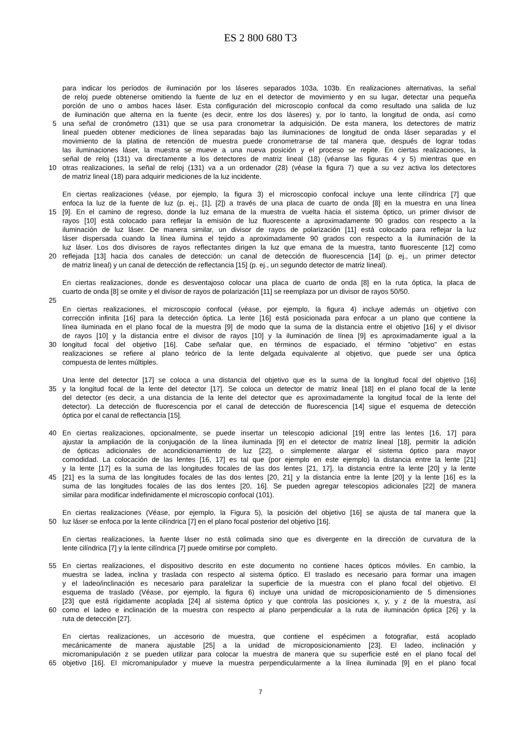ES 2 800 680 T3
para indicar los períodos de iluminación por los láseres separados 103a, 103b. En realizaciones alternativas, la señal
de reloj puede obtenerse omitiendo la fuente de luz en el detector de movimiento y en su lugar, detectar una pequeña
porción de uno o ambos haces láser. Esta configuración del microscopio confocal da como resultado una salida de luz
de iluminación que alterna en la fuente (es decir, entre los dos láseres) y, por lo tanto, la longitud de onda, así como
5 una señal de cronómetro (131) que se usa para cronometrar la adquisición. De esta manera, los detectores de matriz
lineal pueden obtener mediciones de línea separadas bajo las iluminaciones de longitud de onda láser separadas y el
movimiento de la platina de retención de muestra puede cronometrarse de tal manera que, después de lograr todas
las iluminaciones láser, la muestra se mueve a una nueva posición y el proceso se repite. En ciertas realizaciones, la
señal de reloj (131) va directamente a los detectores de matriz lineal (18) (véanse las figuras 4 y 5) mientras que en
10 otras realizaciones, la señal de reloj (131) va a un ordenador (28) (véase la figura 7) que a su vez activa los detectores
de matriz lineal (18) para adquirir mediciones de la luz incidente.
En ciertas realizaciones (véase, por ejemplo, la figura 3) el microscopio confocal incluye una lente cilíndrica [7] que
enfoca la luz de la fuente de luz (p. ej., [1], [2]) a través de una placa de cuarto de onda [8] en la muestra en una línea
15 [9]. En el camino de regreso, donde la luz emana de la muestra de vuelta hacia el sistema óptico, un primer divisor de
rayos [10] está colocado para reflejar la emisión de luz fluorescente a aproximadamente 90 grados con respecto a la
iluminación de luz láser. De manera similar, un divisor de rayos de polarización [11] está colocado para reflejar la luz
láser dispersada cuando la línea ilumina el tejido a aproximadamente 90 grados con respecto a la iluminación de la
luz láser. Los dos divisores de rayos reflectantes dirigen la luz que emana de la muestra, tanto fluorescente [12] como
20 reflejada [13] hacia dos canales de detección: un canal de detección de fluorescencia [14] (p. ej., un primer detector
de matriz lineal) y un canal de detección de reflectancia [15] (p. ej., un segundo detector de matriz lineal).
En ciertas realizaciones, donde es desventajoso colocar una placa de cuarto de onda [8] en la ruta óptica, la placa de
cuarto de onda [8] se omite y el divisor de rayos de polarización [11] se reemplaza por un divisor de rayos 50/50.
25
En ciertas realizaciones, el microscopio confocal (véase, por ejemplo, la figura 4) incluye además un objetivo con
corrección infinita [16] para la detección óptica. La lente [16] está posicionada para enfocar a un plano que contiene la
línea iluminada en el plano focal de la muestra [9] de modo que la suma de la distancia entre el objetivo [16] y el divisor
de rayos [10] y la distancia entre el divisor de rayos [10] y la iluminación de línea [9] es aproximadamente igual a la
30 longitud focal del objetivo [16]. Cabe señalar que, en términos de espaciado, el término "objetivo" en estas
realizaciones se refiere al plano teórico de la lente delgada equivalente al objetivo, que puede ser una óptica
compuesta de lentes múltiples.
Una lente del detector [17] se coloca a una distancia del objetivo que es la suma de la longitud focal del objetivo [16]
35 y la longitud focal de la lente del detector [17]. Se coloca un detector de matriz lineal [18] en el plano focal de la lente
del detector (es decir, a una distancia de la lente del detector que es aproximadamente la longitud focal de la lente del
detector). La detección de fluorescencia por el canal de detección de fluorescencia [14] sigue el esquema de detección
óptica por el canal de reflectancia [15].
40 En ciertas realizaciones, opcionalmente, se puede insertar un telescopio adicional [19] entre las lentes [16, 17] para
ajustar la ampliación de la conjugación de la línea iluminada [9] en el detector de matriz lineal [18], permitir la adición
de ópticas adicionales de acondicionamiento de luz [22], o simplemente alargar el sistema óptico para mayor
comodidad. La colocación de las lentes [16, 17] es tal que (por ejemplo en este ejemplo) la distancia entre la lente [21]
y la lente [17] es la suma de las longitudes focales de las dos lentes [21, 17], la distancia entre la lente [20] y la lente
45 [21] es la suma de las longitudes focales de las dos lentes [20, 21] y la distancia entre la lente [20] y la lente [16] es la
suma de las longitudes focales de las dos lentes [20, 16]. Se pueden agregar telescopios adicionales [22] de manera
similar para modificar indefinidamente el microscopio confocal (101).
En ciertas realizaciones (Véase, por ejemplo, la Figura 5), la posición del objetivo [16] se ajusta de tal manera que la
50 luz láser se enfoca por la lente cilíndrica [7] en el plano focal posterior del objetivo [16].
En ciertas realizaciones, la fuente láser no está colimada sino que es divergente en la dirección de curvatura de la
lente cilíndrica [7] y la lente cilíndrica [7] puede omitirse por completo.
55 En ciertas realizaciones, el dispositivo descrito en este documento no contiene haces ópticos móviles. En cambio, la
muestra se ladea, inclina y traslada con respecto al sistema óptico. El traslado es necesario para formar una imagen
y el ladeo/inclinación es necesario para paralelizar la superficie de la muestra con el plano focal del objetivo. El
esquema de traslado (Véase, por ejemplo, la figura 6) incluye una unidad de microposicionamiento de 5 dimensiones
[23] que está rígidamente acoplada [24] al sistema óptico y que controla las posiciones x, y, y z de la muestra, así
60 como el ladeo e inclinación de la muestra con respecto al plano perpendicular a la ruta de iluminación óptica [26] y la
ruta de detección [27].
En ciertas realizaciones, un accesorio de muestra, que contiene el espécimen a fotografiar, está acoplado
mecánicamente de manera ajustable [25] a la unidad de microposicionamiento [23]. El ladeo, inclinación y
micromanipulación z se pueden utilizar para colocar la muestra de manera que su superficie esté en el plano focal del
65 objetivo [16]. El micromanipulador y mueve la muestra perpendicularmente a la línea iluminada [9] en el plano focal
7